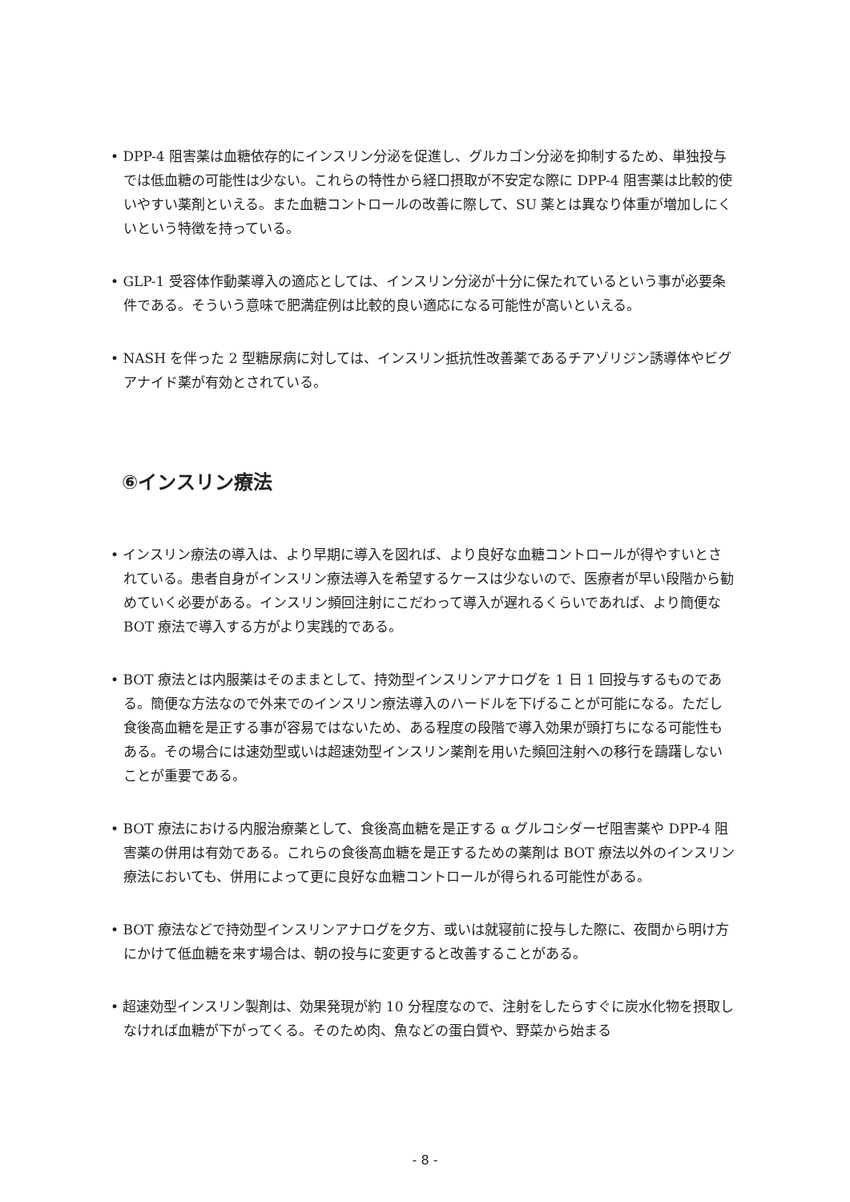• DPP-4 阻害薬は血糖依存的にインスリン分泌を促進し、グルカゴン分泌を抑制するため、単独投与では低血糖の可能性は少ない。これらの特性から経口摂取が不安定な際に DPP-4 阻害薬は比較的使いやすい薬剤といえる。また血糖コントロールの改善に際して、SU 薬とは異なり体重が増加しにくいという特徴を持っている。
• GLP-1 受容体作動薬導入の適応としては、インスリン分泌が十分に保たれているという事が必要条件である。そういう意味で肥満症例は比較的良い適応になる可能性が高いといえる。
• NASH を伴った 2 型糖尿病に対しては、インスリン抵抗性改善薬であるチアゾリジン誘導体やビグアナイド薬が有効とされている。
⑥インスリン療法
• インスリン療法の導入は、より早期に導入を図れば、より良好な血糖コントロールが得やすいとされている。患者自身がインスリン療法導入を希望するケースは少ないので、医療者が早い段階から勧めていく必要がある。インスリン頻回注射にこだわって導入が遅れるくらいであれば、より簡便な BOT 療法で導入する方がより実践的である。
• BOT 療法とは内服薬はそのままとして、持効型インスリンアナログを 1 日 1 回投与するものである。簡便な方法なので外来でのインスリン療法導入のハードルを下げることが可能になる。ただし食後高血糖を是正する事が容易ではないため、ある程度の段階で導入効果が頭打ちになる可能性もある。その場合には速効型或いは超速効型インスリン薬剤を用いた頻回注射への移行を躊躇しないことが重要である。
• BOT 療法における内服治療薬として、食後高血糖を是正する α グルコシダーゼ阻害薬や DPP-4 阻害薬の併用は有効である。これらの食後高血糖を是正するための薬剤は BOT 療法以外のインスリン療法においても、併用によって更に良好な血糖コントロールが得られる可能性がある。
• BOT 療法などで持効型インスリンアナログを夕方、或いは就寝前に投与した際に、夜間から明け方にかけて低血糖を来す場合は、朝の投与に変更すると改善することがある。
• 超速効型インスリン製剤は、効果発現が約 10 分程度なので、注射をしたらすぐに炭水化物を摂取しなければ血糖が下がってくる。そのため肉、魚などの蛋白質や、野菜から始まる
- 8 -